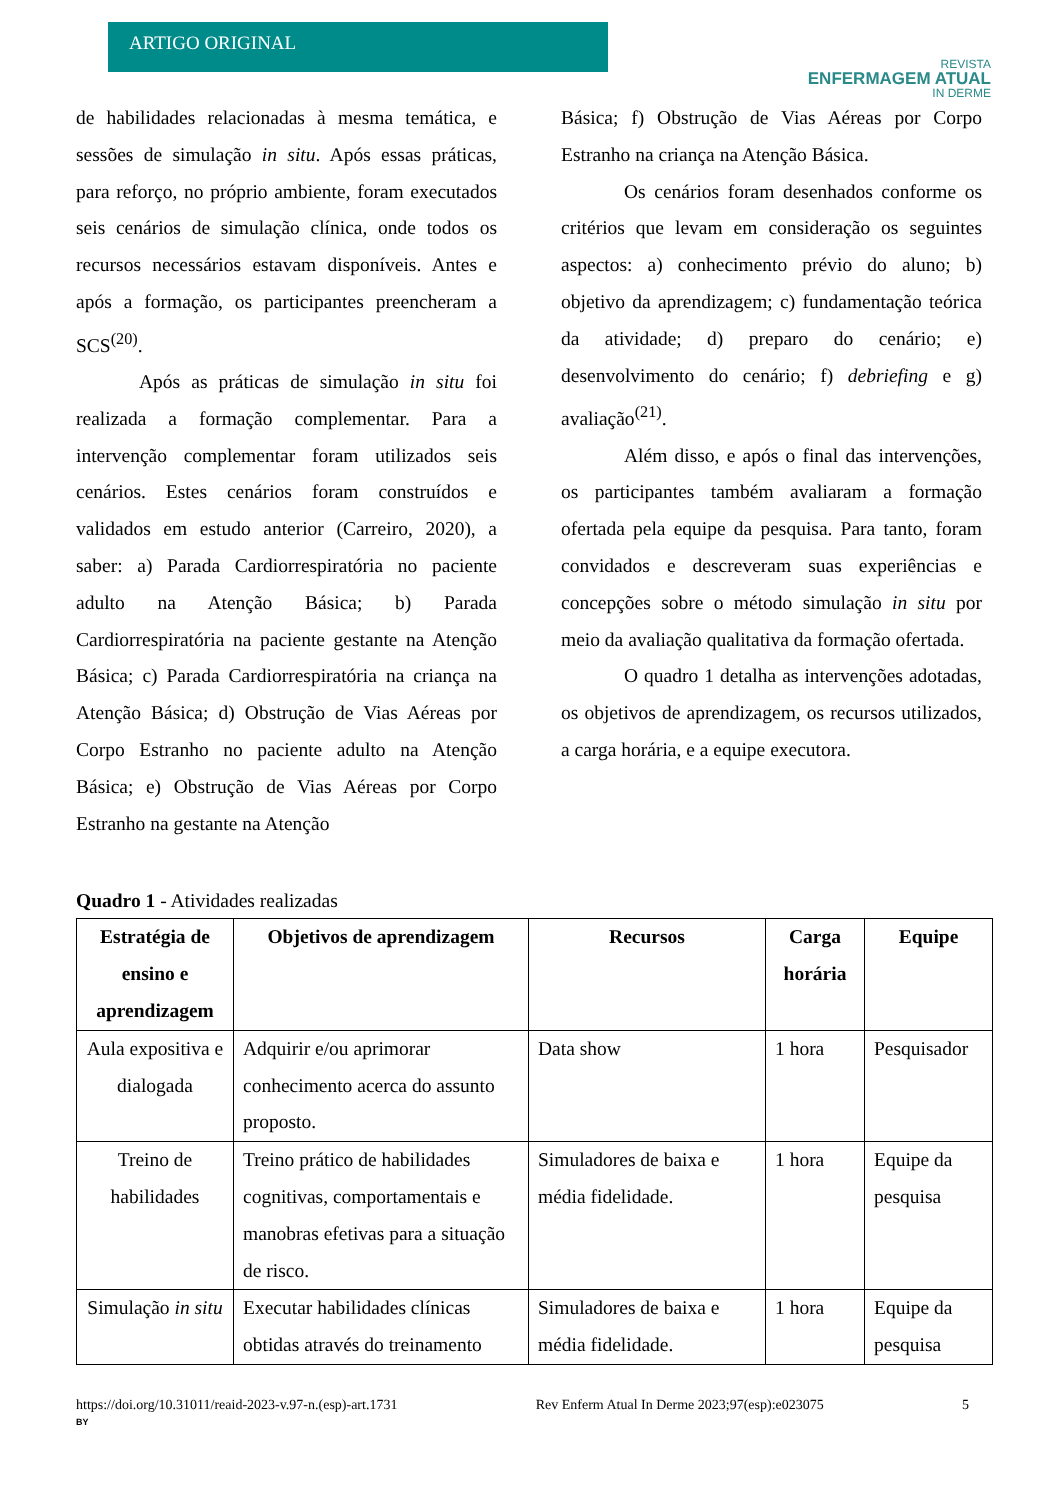ARTIGO ORIGINAL
REVISTA
ENFERMAGEM ATUAL
IN DERME
de habilidades relacionadas à mesma temática, e sessões de simulação in situ. Após essas práticas, para reforço, no próprio ambiente, foram executados seis cenários de simulação clínica, onde todos os recursos necessários estavam disponíveis. Antes e após a formação, os participantes preencheram a SCS<sup>(20)</sup>.
Após as práticas de simulação in situ foi realizada a formação complementar. Para a intervenção complementar foram utilizados seis cenários. Estes cenários foram construídos e validados em estudo anterior (Carreiro, 2020), a saber: a) Parada Cardiorrespiratória no paciente adulto na Atenção Básica; b) Parada Cardiorrespiratória na paciente gestante na Atenção Básica; c) Parada Cardiorrespiratória na criança na Atenção Básica; d) Obstrução de Vias Aéreas por Corpo Estranho no paciente adulto na Atenção Básica; e) Obstrução de Vias Aéreas por Corpo Estranho na gestante na Atenção
Básica; f) Obstrução de Vias Aéreas por Corpo Estranho na criança na Atenção Básica.
Os cenários foram desenhados conforme os critérios que levam em consideração os seguintes aspectos: a) conhecimento prévio do aluno; b) objetivo da aprendizagem; c) fundamentação teórica da atividade; d) preparo do cenário; e) desenvolvimento do cenário; f) debriefing e g) avaliação<sup>(21)</sup>.
Além disso, e após o final das intervenções, os participantes também avaliaram a formação ofertada pela equipe da pesquisa. Para tanto, foram convidados e descreveram suas experiências e concepções sobre o método simulação in situ por meio da avaliação qualitativa da formação ofertada.
O quadro 1 detalha as intervenções adotadas, os objetivos de aprendizagem, os recursos utilizados, a carga horária, e a equipe executora.
Quadro 1 - Atividades realizadas
| Estratégia de ensino e aprendizagem | Objetivos de aprendizagem | Recursos | Carga horária | Equipe |
| --- | --- | --- | --- | --- |
| Aula expositiva e dialogada | Adquirir e/ou aprimorar conhecimento acerca do assunto proposto. | Data show | 1 hora | Pesquisador |
| Treino de habilidades | Treino prático de habilidades cognitivas, comportamentais e manobras efetivas para a situação de risco. | Simuladores de baixa e média fidelidade. | 1 hora | Equipe da pesquisa |
| Simulação in situ | Executar habilidades clínicas obtidas através do treinamento | Simuladores de baixa e média fidelidade. | 1 hora | Equipe da pesquisa |
https://doi.org/10.31011/reaid-2023-v.97-n.(esp)-art.1731 Rev Enferm Atual In Derme 2023;97(esp):e023075 5
BY